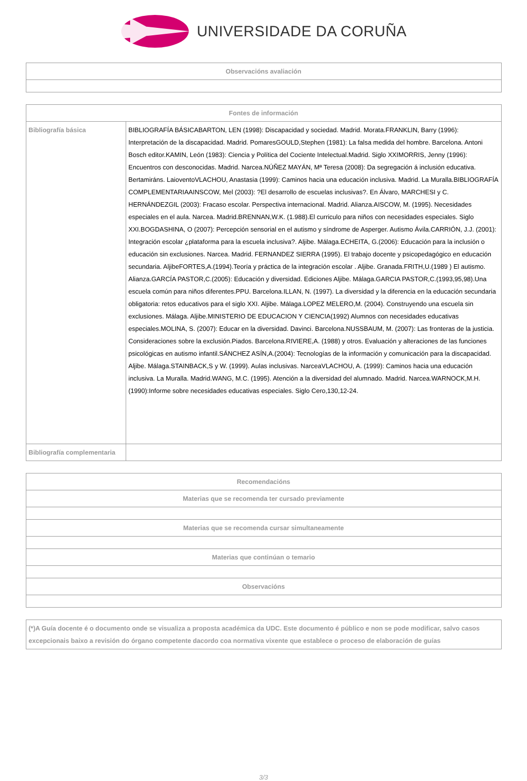UNIVERSIDADE DA CORUÑA
| Observacións avaliación |
| --- |
| Fontes de información | |
| --- | --- |
| Bibliografía básica | BIBLIOGRAFÍA BÁSICABARTON, LEN (1998): Discapacidad y sociedad. Madrid. Morata.FRANKLIN, Barry (1996): Interpretación de la discapacidad. Madrid. PomaresGOULD,Stephen (1981): La falsa medida del hombre. Barcelona. Antoni Bosch editor.KAMIN, León (1983): Ciencia y Política del Cociente Intelectual.Madrid. Siglo XXIMORRIS, Jenny (1996): Encuentros con desconocidas. Madrid. Narcea.NÚÑEZ MAYÁN, Mª Teresa (2008): Da segregación á inclusión educativa. Bertamiráns. LaioventoVLACHOU, Anastasia (1999): Caminos hacia una educación inclusiva. Madrid. La Muralla.BIBLIOGRAFÍA COMPLEMENTARIAAINSCOW, Mel (2003): ?El desarrollo de escuelas inclusivas?. En Álvaro, MARCHESI y C. HERNÁNDEZGIL (2003): Fracaso escolar. Perspectiva internacional. Madrid. Alianza.AISCOW, M. (1995). Necesidades especiales en el aula. Narcea. Madrid.BRENNAN,W.K. (1.988).El curriculo para niños con necesidades especiales. Siglo XXI.BOGDASHINA, O (2007): Percepción sensorial en el autismo y síndrome de Asperger. Autismo Ávila.CARRIÓN, J.J. (2001): Integración escolar ¿plataforma para la escuela inclusiva?. Aljibe. Málaga.ECHEITA, G.(2006): Educación para la inclusión o educación sin exclusiones. Narcea. Madrid. FERNANDEZ SIERRA (1995). El trabajo docente y psicopedagógico en educación secundaria. AljibeFORTES,A.(1994).Teoría y práctica de la integración escolar . Aljibe. Granada.FRITH,U.(1989 ) El autismo. Alianza.GARCÍA PASTOR,C.(2005): Educación y diversidad. Ediciones Aljibe. Málaga.GARCIA PASTOR,C.(1993,95,98).Una escuela común para niños diferentes.PPU. Barcelona.ILLAN, N. (1997). La diversidad y la diferencia en la educación secundaria obligatoria: retos educativos para el siglo XXI. Aljibe. Málaga.LOPEZ MELERO,M. (2004). Construyendo una escuela sin exclusiones. Málaga. Aljibe.MINISTERIO DE EDUCACION Y CIENCIA(1992) Alumnos con necesidades educativas especiales.MOLINA, S. (2007): Educar en la diversidad. Davinci. Barcelona.NUSSBAUM, M. (2007): Las fronteras de la justicia. Consideraciones sobre la exclusión.Piados. Barcelona.RIVIERE,A. (1988) y otros. Evaluación y alteraciones de las funciones psicológicas en autismo infantil.SÁNCHEZ ASÍN,A.(2004): Tecnologías de la información y comunicación para la discapacidad. Aljibe. Málaga.STAINBACK,S y W. (1999). Aulas inclusivas. NarceaVLACHOU, A. (1999): Caminos hacia una educación inclusiva. La Muralla. Madrid.WANG, M.C. (1995). Atención a la diversidad del alumnado. Madrid. Narcea.WARNOCK,M.H. (1990):Informe sobre necesidades educativas especiales. Siglo Cero,130,12-24. |
| Bibliografía complementaria | |
| Recomendacións |
| --- |
| Materias que se recomenda ter cursado previamente |
| Materias que se recomenda cursar simultaneamente |
| Materias que continúan o temario |
| Observacións |
| (*)A Guía docente é o documento onde se visualiza a proposta académica da UDC. Este documento é público e non se pode modificar, salvo casos excepcionais baixo a revisión do órgano competente dacordo coa normativa vixente que establece o proceso de elaboración de guías |
3/3